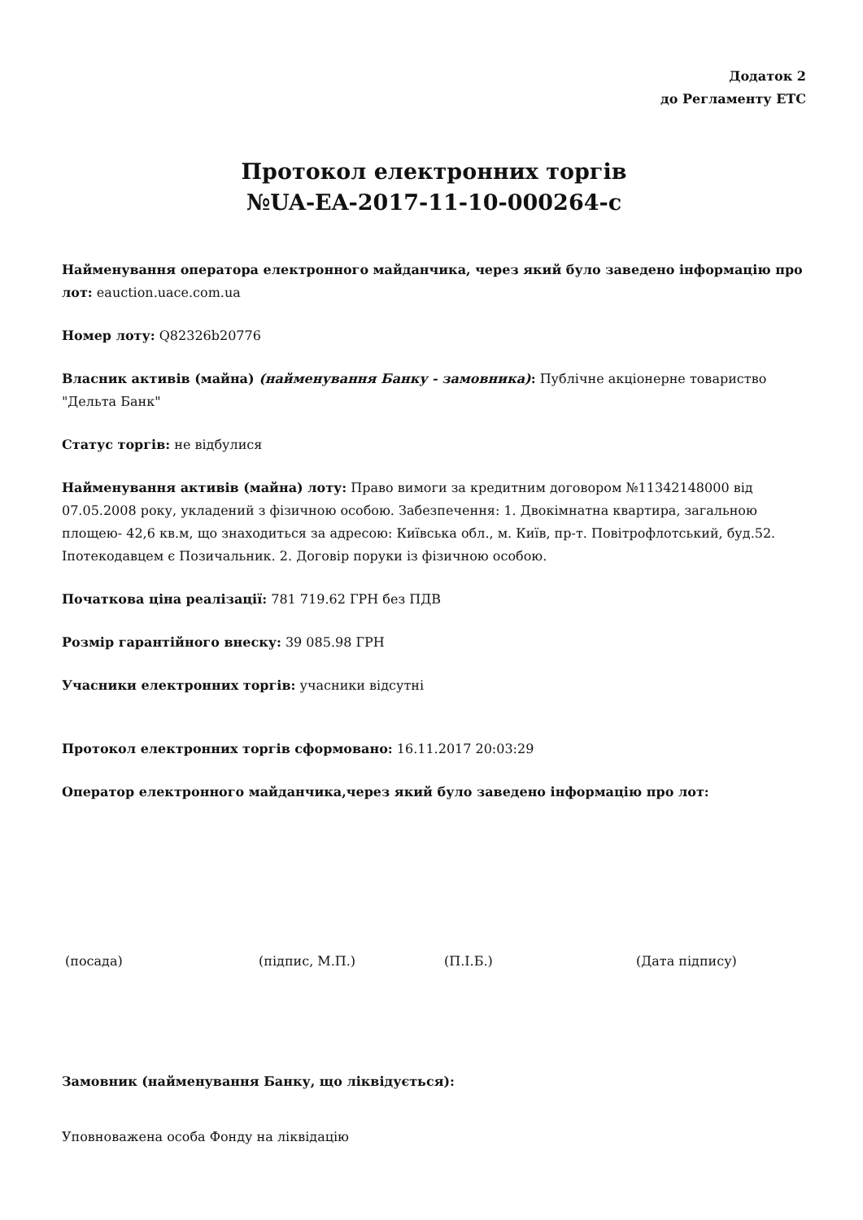Додаток 2
до Регламенту ЕТС
Протокол електронних торгів
№UA-EA-2017-11-10-000264-c
Найменування оператора електронного майданчика, через який було заведено інформацію про лот: eauction.uace.com.ua
Номер лоту: Q82326b20776
Власник активів (майна) (найменування Банку - замовника): Публічне акціонерне товариство "Дельта Банк"
Статус торгів: не відбулися
Найменування активів (майна) лоту: Право вимоги за кредитним договором №11342148000 від 07.05.2008 року, укладений з фізичною особою. Забезпечення: 1. Двокімнатна квартира, загальною площею- 42,6 кв.м, що знаходиться за адресою: Київська обл., м. Київ, пр-т. Повітрофлотський, буд.52. Іпотекодавцем є Позичальник. 2. Договір поруки із фізичною особою.
Початкова ціна реалізації: 781 719.62 ГРН без ПДВ
Розмір гарантійного внеску: 39 085.98 ГРН
Учасники електронних торгів: учасники відсутні
Протокол електронних торгів сформовано: 16.11.2017 20:03:29
Оператор електронного майданчика,через який було заведено інформацію про лот:
(посада) (підпис, М.П.) (П.І.Б.) (Дата підпису)
Замовник (найменування Банку, що ліквідується):
Уповноважена особа Фонду на ліквідацію